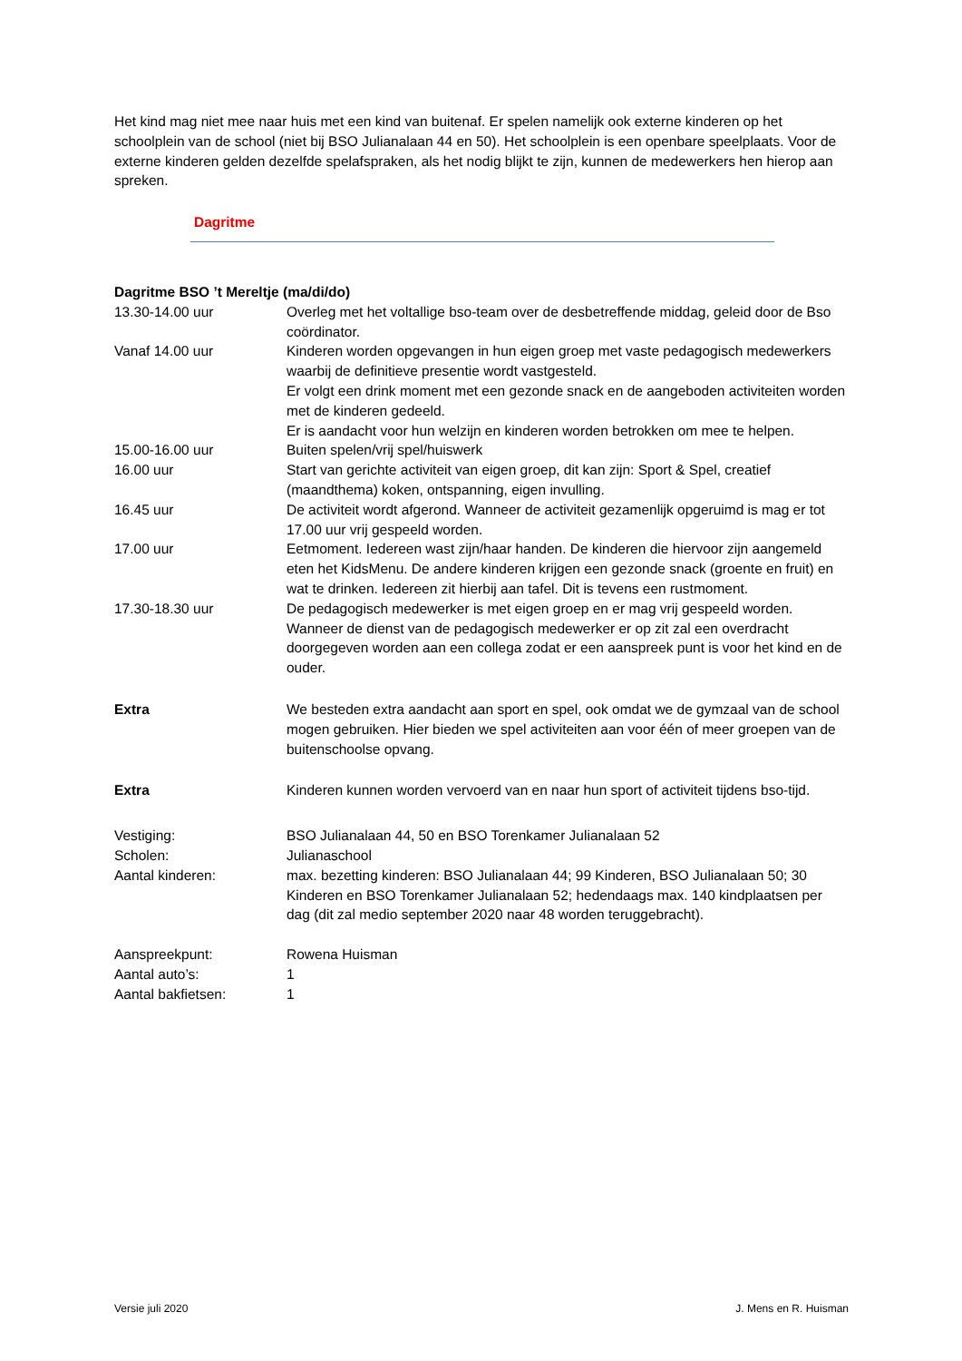Het kind mag niet mee naar huis met een kind van buitenaf. Er spelen namelijk ook externe kinderen op het schoolplein van de school (niet bij BSO Julianalaan 44 en 50). Het schoolplein is een openbare speelplaats. Voor de externe kinderen gelden dezelfde spelafspraken, als het nodig blijkt te zijn, kunnen de medewerkers hen hierop aan spreken.
Dagritme
Dagritme BSO ’t Mereltje (ma/di/do)
13.30-14.00 uur Overleg met het voltallige bso-team over de desbetreffende middag, geleid door de Bso coördinator.
Vanaf 14.00 uur Kinderen worden opgevangen in hun eigen groep met vaste pedagogisch medewerkers waarbij de definitieve presentie wordt vastgesteld.
Er volgt een drink moment met een gezonde snack en de aangeboden activiteiten worden met de kinderen gedeeld.
Er is aandacht voor hun welzijn en kinderen worden betrokken om mee te helpen.
15.00-16.00 uur Buiten spelen/vrij spel/huiswerk
16.00 uur Start van gerichte activiteit van eigen groep, dit kan zijn: Sport & Spel, creatief (maandthema) koken, ontspanning, eigen invulling.
16.45 uur De activiteit wordt afgerond. Wanneer de activiteit gezamenlijk opgeruimd is mag er tot 17.00 uur vrij gespeeld worden.
17.00 uur Eetmoment. Iedereen wast zijn/haar handen. De kinderen die hiervoor zijn aangemeld eten het KidsMenu. De andere kinderen krijgen een gezonde snack (groente en fruit) en wat te drinken. Iedereen zit hierbij aan tafel. Dit is tevens een rustmoment.
17.30-18.30 uur De pedagogisch medewerker is met eigen groep en er mag vrij gespeeld worden. Wanneer de dienst van de pedagogisch medewerker er op zit zal een overdracht doorgegeven worden aan een collega zodat er een aanspreek punt is voor het kind en de ouder.
Extra We besteden extra aandacht aan sport en spel, ook omdat we de gymzaal van de school mogen gebruiken. Hier bieden we spel activiteiten aan voor één of meer groepen van de buitenschoolse opvang.
Extra Kinderen kunnen worden vervoerd van en naar hun sport of activiteit tijdens bso-tijd.
Vestiging: BSO Julianalaan 44, 50 en BSO Torenkamer Julianalaan 52
Scholen: Julianaschool
Aantal kinderen: max. bezetting kinderen: BSO Julianalaan 44; 99 Kinderen, BSO Julianalaan 50; 30 Kinderen en BSO Torenkamer Julianalaan 52; hedendaags max. 140 kindplaatsen per dag (dit zal medio september 2020 naar 48 worden teruggebracht).
Aanspreekpunt: Rowena Huisman
Aantal auto’s: 1
Aantal bakfietsen: 1
Versie juli 2020 J. Mens en R. Huisman